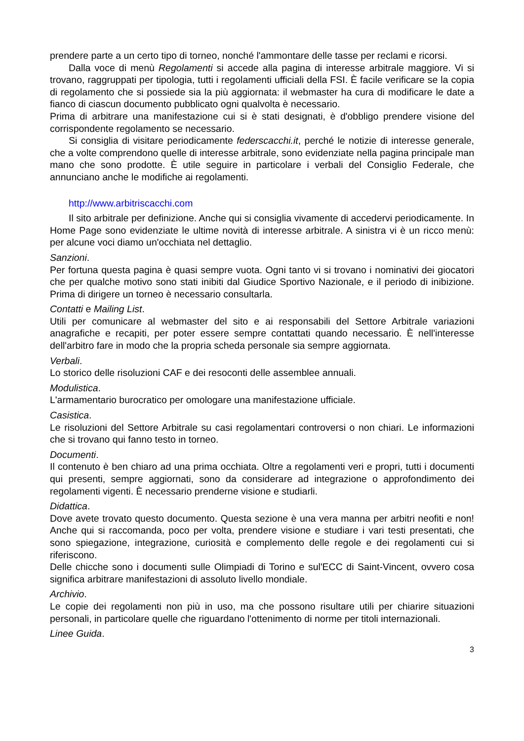prendere parte a un certo tipo di torneo, nonché l'ammontare delle tasse per reclami e ricorsi.
Dalla voce di menù Regolamenti si accede alla pagina di interesse arbitrale maggiore. Vi si trovano, raggruppati per tipologia, tutti i regolamenti ufficiali della FSI. È facile verificare se la copia di regolamento che si possiede sia la più aggiornata: il webmaster ha cura di modificare le date a fianco di ciascun documento pubblicato ogni qualvolta è necessario.
Prima di arbitrare una manifestazione cui si è stati designati, è d'obbligo prendere visione del corrispondente regolamento se necessario.
Si consiglia di visitare periodicamente federscacchi.it, perché le notizie di interesse generale, che a volte comprendono quelle di interesse arbitrale, sono evidenziate nella pagina principale man mano che sono prodotte. È utile seguire in particolare i verbali del Consiglio Federale, che annunciano anche le modifiche ai regolamenti.
http://www.arbitriscacchi.com
Il sito arbitrale per definizione. Anche qui si consiglia vivamente di accedervi periodicamente. In Home Page sono evidenziate le ultime novità di interesse arbitrale. A sinistra vi è un ricco menù: per alcune voci diamo un'occhiata nel dettaglio.
Sanzioni.
Per fortuna questa pagina è quasi sempre vuota. Ogni tanto vi si trovano i nominativi dei giocatori che per qualche motivo sono stati inibiti dal Giudice Sportivo Nazionale, e il periodo di inibizione. Prima di dirigere un torneo è necessario consultarla.
Contatti e Mailing List.
Utili per comunicare al webmaster del sito e ai responsabili del Settore Arbitrale variazioni anagrafiche e recapiti, per poter essere sempre contattati quando necessario. È nell'interesse dell'arbitro fare in modo che la propria scheda personale sia sempre aggiornata.
Verbali.
Lo storico delle risoluzioni CAF e dei resoconti delle assemblee annuali.
Modulistica.
L'armamentario burocratico per omologare una manifestazione ufficiale.
Casistica.
Le risoluzioni del Settore Arbitrale su casi regolamentari controversi o non chiari. Le informazioni che si trovano qui fanno testo in torneo.
Documenti.
Il contenuto è ben chiaro ad una prima occhiata. Oltre a regolamenti veri e propri, tutti i documenti qui presenti, sempre aggiornati, sono da considerare ad integrazione o approfondimento dei regolamenti vigenti. È necessario prenderne visione e studiarli.
Didattica.
Dove avete trovato questo documento. Questa sezione è una vera manna per arbitri neofiti e non! Anche qui si raccomanda, poco per volta, prendere visione e studiare i vari testi presentati, che sono spiegazione, integrazione, curiosità e complemento delle regole e dei regolamenti cui si riferiscono.
Delle chicche sono i documenti sulle Olimpiadi di Torino e sul'ECC di Saint-Vincent, ovvero cosa significa arbitrare manifestazioni di assoluto livello mondiale.
Archivio.
Le copie dei regolamenti non più in uso, ma che possono risultare utili per chiarire situazioni personali, in particolare quelle che riguardano l'ottenimento di norme per titoli internazionali.
Linee Guida.
3